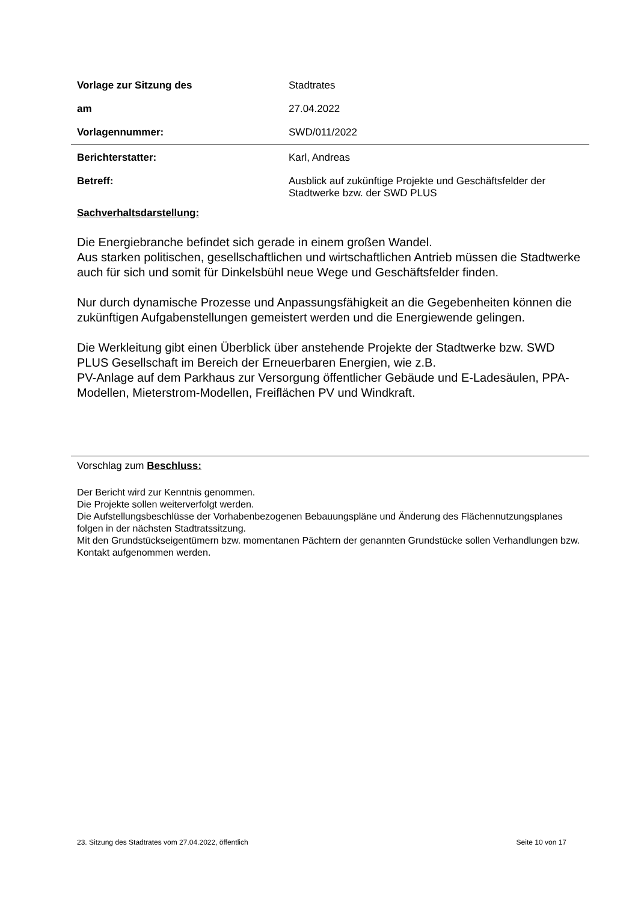Vorlage zur Sitzung des Stadtrates
am 27.04.2022
Vorlagennummer: SWD/011/2022
Berichterstatter: Karl, Andreas
Betreff: Ausblick auf zukünftige Projekte und Geschäftsfelder der Stadtwerke bzw. der SWD PLUS
Sachverhaltsdarstellung:
Die Energiebranche befindet sich gerade in einem großen Wandel.
Aus starken politischen, gesellschaftlichen und wirtschaftlichen Antrieb müssen die Stadtwerke auch für sich und somit für Dinkelsbühl neue Wege und Geschäftsfelder finden.
Nur durch dynamische Prozesse und Anpassungsfähigkeit an die Gegebenheiten können die zukünftigen Aufgabenstellungen gemeistert werden und die Energiewende gelingen.
Die Werkleitung gibt einen Überblick über anstehende Projekte der Stadtwerke bzw. SWD PLUS Gesellschaft im Bereich der Erneuerbaren Energien, wie z.B.
PV-Anlage auf dem Parkhaus zur Versorgung öffentlicher Gebäude und E-Ladesäulen, PPA-Modellen, Mieterstrom-Modellen, Freiflächen PV und Windkraft.
Vorschlag zum Beschluss:
Der Bericht wird zur Kenntnis genommen.
Die Projekte sollen weiterverfolgt werden.
Die Aufstellungsbeschlüsse der Vorhabenbezogenen Bebauungspläne und Änderung des Flächennutzungsplanes folgen in der nächsten Stadtratssitzung.
Mit den Grundstückseigentümern bzw. momentanen Pächtern der genannten Grundstücke sollen Verhandlungen bzw. Kontakt aufgenommen werden.
23. Sitzung des Stadtrates vom 27.04.2022, öffentlich Seite 10 von 17